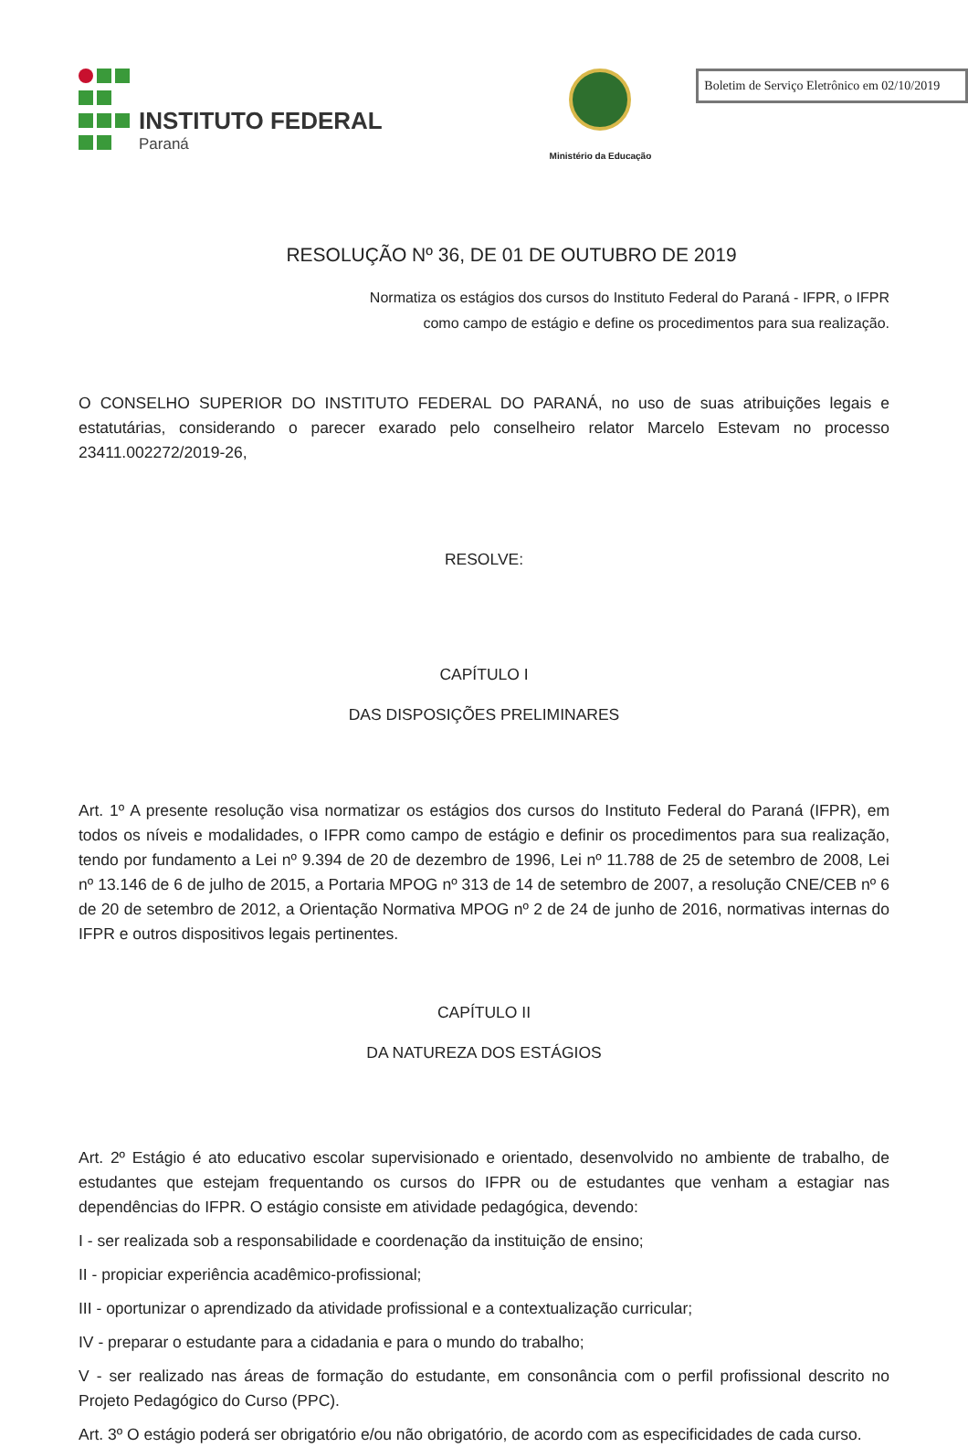INSTITUTO FEDERAL
Paraná
Ministério da Educação
Boletim de Serviço Eletrônico em 02/10/2019
RESOLUÇÃO Nº 36, DE 01 DE OUTUBRO DE 2019
Normatiza os estágios dos cursos do Instituto Federal do Paraná - IFPR, o IFPR
como campo de estágio e define os procedimentos para sua realização.
O CONSELHO SUPERIOR DO INSTITUTO FEDERAL DO PARANÁ, no uso de suas atribuições legais e estatutárias, considerando o parecer exarado pelo conselheiro relator Marcelo Estevam no processo 23411.002272/2019-26,
RESOLVE:
CAPÍTULO I
DAS DISPOSIÇÕES PRELIMINARES
Art. 1º A presente resolução visa normatizar os estágios dos cursos do Instituto Federal do Paraná (IFPR), em todos os níveis e modalidades, o IFPR como campo de estágio e definir os procedimentos para sua realização, tendo por fundamento a Lei nº 9.394 de 20 de dezembro de 1996, Lei nº 11.788 de 25 de setembro de 2008, Lei nº 13.146 de 6 de julho de 2015, a Portaria MPOG nº 313 de 14 de setembro de 2007, a resolução CNE/CEB nº 6 de 20 de setembro de 2012, a Orientação Normativa MPOG nº 2 de 24 de junho de 2016, normativas internas do IFPR e outros dispositivos legais pertinentes.
CAPÍTULO II
DA NATUREZA DOS ESTÁGIOS
Art. 2º Estágio é ato educativo escolar supervisionado e orientado, desenvolvido no ambiente de trabalho, de estudantes que estejam frequentando os cursos do IFPR ou de estudantes que venham a estagiar nas dependências do IFPR. O estágio consiste em atividade pedagógica, devendo:
I - ser realizada sob a responsabilidade e coordenação da instituição de ensino;
II - propiciar experiência acadêmico-profissional;
III - oportunizar o aprendizado da atividade profissional e a contextualização curricular;
IV - preparar o estudante para a cidadania e para o mundo do trabalho;
V - ser realizado nas áreas de formação do estudante, em consonância com o perfil profissional descrito no Projeto Pedagógico do Curso (PPC).
Art. 3º O estágio poderá ser obrigatório e/ou não obrigatório, de acordo com as especificidades de cada curso.